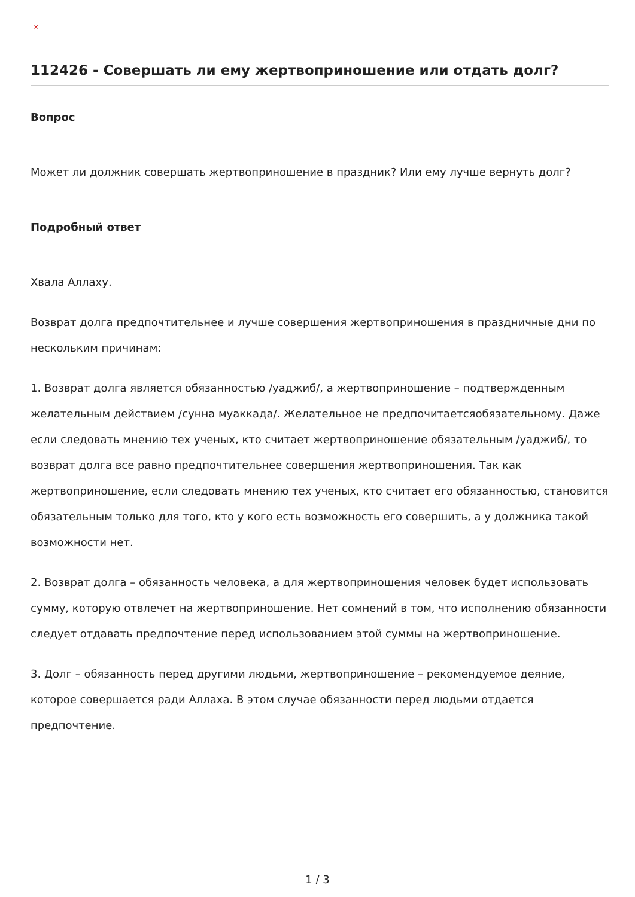×
112426 - Совершать ли ему жертвоприношение или отдать долг?
Вопрос
Может ли должник совершать жертвоприношение в праздник? Или ему лучше вернуть долг?
Подробный ответ
Хвала Аллаху.
Возврат долга предпочтительнее и лучше совершения жертвоприношения в праздничные дни по нескольким причинам:
1. Возврат долга является обязанностью /уаджиб/, а жертвоприношение – подтвержденным желательным действием /сунна муаккада/. Желательное не предпочитаетсяобязательному. Даже если следовать мнению тех ученых, кто считает жертвоприношение обязательным /уаджиб/, то возврат долга все равно предпочтительнее совершения жертвоприношения. Так как жертвоприношение, если следовать мнению тех ученых, кто считает его обязанностью, становится обязательным только для того, кто у кого есть возможность его совершить, а у должника такой возможности нет.
2. Возврат долга – обязанность человека, а для жертвоприношения человек будет использовать сумму, которую отвлечет на жертвоприношение. Нет сомнений в том, что исполнению обязанности следует отдавать предпочтение перед использованием этой суммы на жертвоприношение.
3. Долг – обязанность перед другими людьми, жертвоприношение – рекомендуемое деяние, которое совершается ради Аллаха. В этом случае обязанности перед людьми отдается предпочтение.
1 / 3